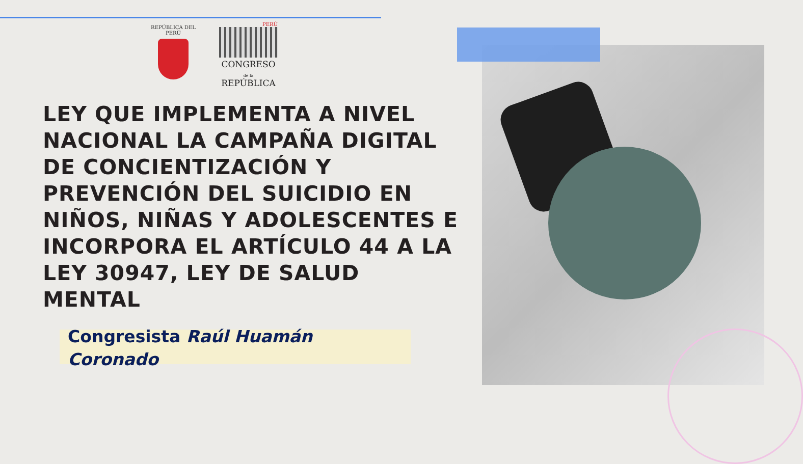REPÚBLICA DEL PERÚ
PERÚ
CONGRESO
de la
REPÚBLICA
LEY QUE IMPLEMENTA A NIVEL NACIONAL LA CAMPAÑA DIGITAL DE CONCIENTIZACIÓN Y PREVENCIÓN DEL SUICIDIO EN NIÑOS, NIÑAS Y ADOLESCENTES E INCORPORA EL ARTÍCULO 44 A LA LEY 30947, LEY DE SALUD MENTAL
Congresista Raúl Huamán Coronado